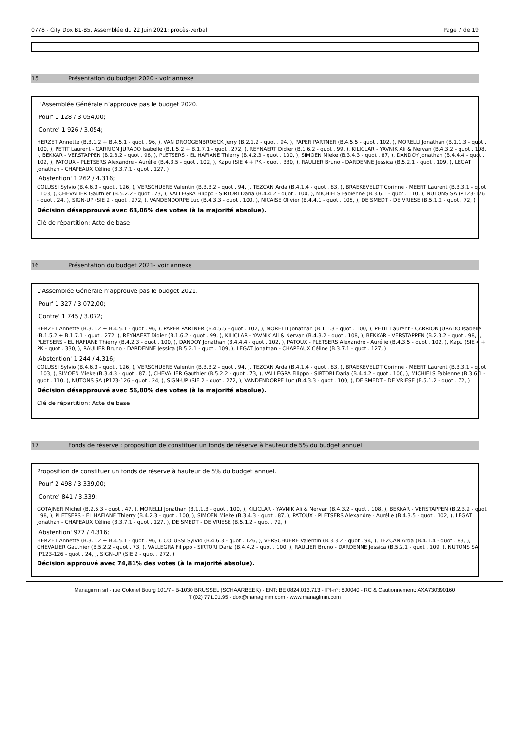0778 - City Dox B1-B5, Assemblée du 22 Juin 2021: procès-verbal Page 7 de 19
15 Présentation du budget 2020 - voir annexe
L'Assemblée Générale n’approuve pas le budget 2020.
'Pour' 1 128 / 3 054,00;
'Contre' 1 926 / 3.054;
HERZET Annette (B.3.1.2 + B.4.5.1 - quot . 96, ), VAN DROOGENBROECK Jerry (B.2.1.2 - quot . 94, ), PAPER PARTNER (B.4.5.5 - quot . 102, ), MORELLI Jonathan (B.1.1.3 - quot . 100, ), PETIT Laurent - CARRION JURADO Isabelle (B.1.5.2 + B.1.7.1 - quot . 272, ), REYNAERT Didier (B.1.6.2 - quot . 99, ), KILICLAR - YAVNIK Ali & Nervan (B.4.3.2 - quot . 108, ), BEKKAR - VERSTAPPEN (B.2.3.2 - quot . 98, ), PLETSERS - EL HAFIANE Thierry (B.4.2.3 - quot . 100, ), SIMOEN Mieke (B.3.4.3 - quot . 87, ), DANDOY Jonathan (B.4.4.4 - quot . 102, ), PATOUX - PLETSERS Alexandre - Aurélie (B.4.3.5 - quot . 102, ), Kapu (SIE 4 + PK - quot . 330, ), RAULIER Bruno - DARDENNE Jessica (B.5.2.1 - quot . 109, ), LEGAT Jonathan - CHAPEAUX Céline (B.3.7.1 - quot . 127, )
'Abstention' 1 262 / 4.316;
COLUSSI Sylvio (B.4.6.3 - quot . 126, ), VERSCHUERE Valentin (B.3.3.2 - quot . 94, ), TEZCAN Arda (B.4.1.4 - quot . 83, ), BRAEKEVELDT Corinne - MEERT Laurent (B.3.3.1 - quot . 103, ), CHEVALIER Gauthier (B.5.2.2 - quot . 73, ), VALLEGRA Filippo - SIRTORI Daria (B.4.4.2 - quot . 100, ), MICHIELS Fabienne (B.3.6.1 - quot . 110, ), NUTONS SA (P123-126 - quot . 24, ), SIGN-UP (SIE 2 - quot . 272, ), VANDENDORPE Luc (B.4.3.3 - quot . 100, ), NICAISE Olivier (B.4.4.1 - quot . 105, ), DE SMEDT - DE VRIESE (B.5.1.2 - quot . 72, )
Décision désapprouvé avec 63,06% des votes (à la majorité absolue).
Clé de répartition: Acte de base
16 Présentation du budget 2021- voir annexe
L'Assemblée Générale n’approuve pas le budget 2021.
'Pour' 1 327 / 3 072,00;
'Contre' 1 745 / 3.072;
HERZET Annette (B.3.1.2 + B.4.5.1 - quot . 96, ), PAPER PARTNER (B.4.5.5 - quot . 102, ), MORELLI Jonathan (B.1.1.3 - quot . 100, ), PETIT Laurent - CARRION JURADO Isabelle (B.1.5.2 + B.1.7.1 - quot . 272, ), REYNAERT Didier (B.1.6.2 - quot . 99, ), KILICLAR - YAVNIK Ali & Nervan (B.4.3.2 - quot . 108, ), BEKKAR - VERSTAPPEN (B.2.3.2 - quot . 98, ), PLETSERS - EL HAFIANE Thierry (B.4.2.3 - quot . 100, ), DANDOY Jonathan (B.4.4.4 - quot . 102, ), PATOUX - PLETSERS Alexandre - Aurélie (B.4.3.5 - quot . 102, ), Kapu (SIE 4 + PK - quot . 330, ), RAULIER Bruno - DARDENNE Jessica (B.5.2.1 - quot . 109, ), LEGAT Jonathan - CHAPEAUX Céline (B.3.7.1 - quot . 127, )
'Abstention' 1 244 / 4.316;
COLUSSI Sylvio (B.4.6.3 - quot . 126, ), VERSCHUERE Valentin (B.3.3.2 - quot . 94, ), TEZCAN Arda (B.4.1.4 - quot . 83, ), BRAEKEVELDT Corinne - MEERT Laurent (B.3.3.1 - quot . 103, ), SIMOEN Mieke (B.3.4.3 - quot . 87, ), CHEVALIER Gauthier (B.5.2.2 - quot . 73, ), VALLEGRA Filippo - SIRTORI Daria (B.4.4.2 - quot . 100, ), MICHIELS Fabienne (B.3.6.1 - quot . 110, ), NUTONS SA (P123-126 - quot . 24, ), SIGN-UP (SIE 2 - quot . 272, ), VANDENDORPE Luc (B.4.3.3 - quot . 100, ), DE SMEDT - DE VRIESE (B.5.1.2 - quot . 72, )
Décision désapprouvé avec 56,80% des votes (à la majorité absolue).
Clé de répartition: Acte de base
17 Fonds de réserve : proposition de constituer un fonds de réserve à hauteur de 5% du budget annuel
Proposition de constituer un fonds de réserve à hauteur de 5% du budget annuel.
'Pour' 2 498 / 3 339,00;
'Contre' 841 / 3.339;
GOTAJNER Michel (B.2.5.3 - quot . 47, ), MORELLI Jonathan (B.1.1.3 - quot . 100, ), KILICLAR - YAVNIK Ali & Nervan (B.4.3.2 - quot . 108, ), BEKKAR - VERSTAPPEN (B.2.3.2 - quot . 98, ), PLETSERS - EL HAFIANE Thierry (B.4.2.3 - quot . 100, ), SIMOEN Mieke (B.3.4.3 - quot . 87, ), PATOUX - PLETSERS Alexandre - Aurélie (B.4.3.5 - quot . 102, ), LEGAT Jonathan - CHAPEAUX Céline (B.3.7.1 - quot . 127, ), DE SMEDT - DE VRIESE (B.5.1.2 - quot . 72, )
'Abstention' 977 / 4.316;
HERZET Annette (B.3.1.2 + B.4.5.1 - quot . 96, ), COLUSSI Sylvio (B.4.6.3 - quot . 126, ), VERSCHUERE Valentin (B.3.3.2 - quot . 94, ), TEZCAN Arda (B.4.1.4 - quot . 83, ), CHEVALIER Gauthier (B.5.2.2 - quot . 73, ), VALLEGRA Filippo - SIRTORI Daria (B.4.4.2 - quot . 100, ), RAULIER Bruno - DARDENNE Jessica (B.5.2.1 - quot . 109, ), NUTONS SA (P123-126 - quot . 24, ), SIGN-UP (SIE 2 - quot . 272, )
Décision approuvé avec 74,81% des votes (à la majorité absolue).
Managimm srl - rue Colonel Bourg 101/7 - B-1030 BRUSSEL (SCHAARBEEK) - ENT: BE 0824.013.713 - IPI-n°: 800040 - RC & Cautionnement: AXA730390160
T (02) 771.01.95 - dox@managimm.com - www.managimm.com